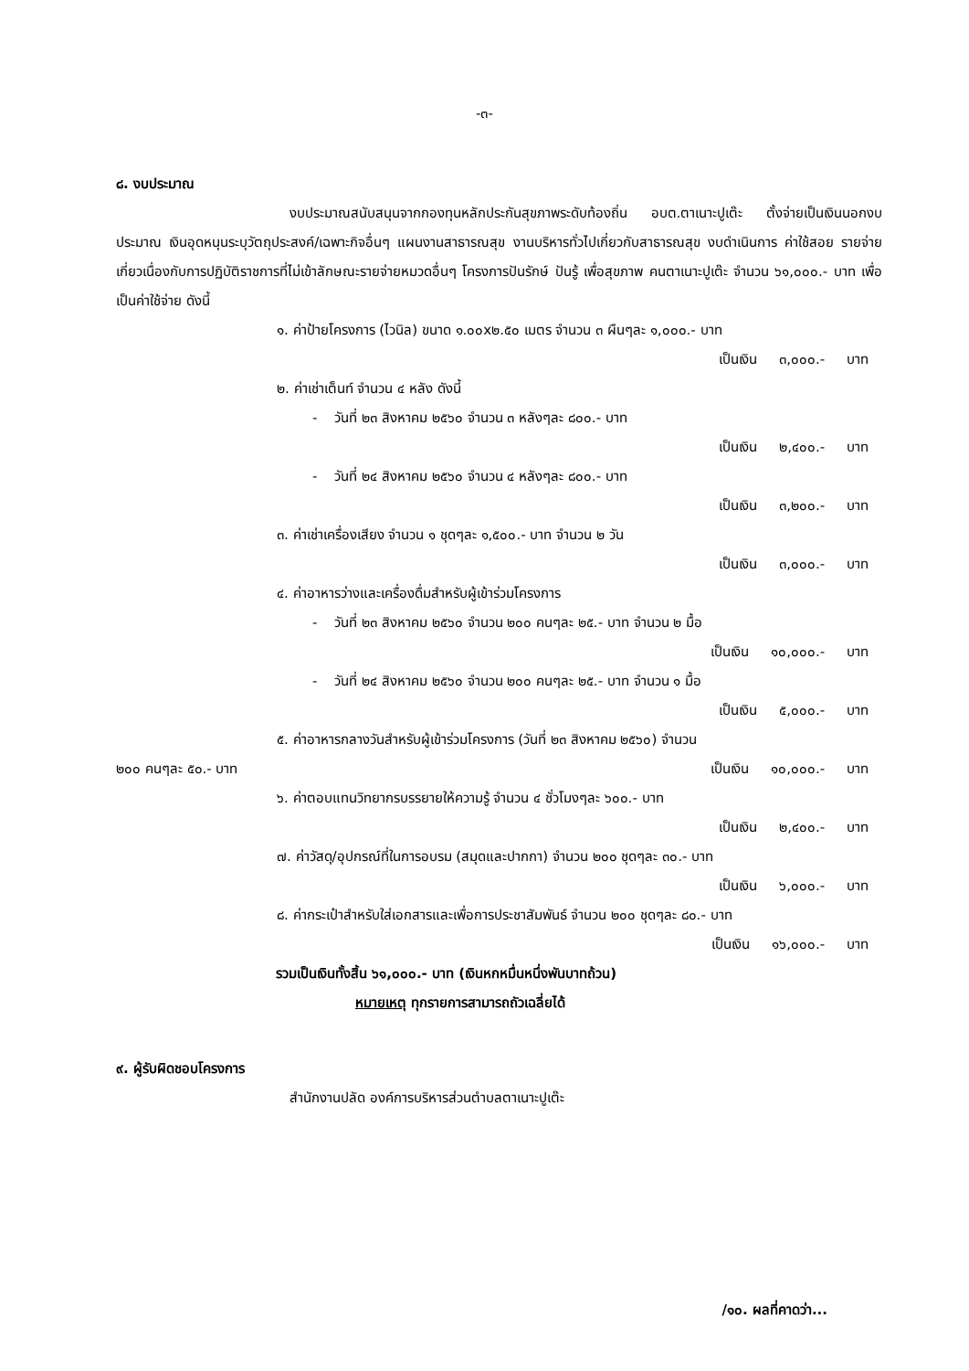-๓-
๘. งบประมาณ
งบประมาณสนับสนุนจากกองทุนหลักประกันสุขภาพระดับท้องถิ่น อบต.ตาเนาะปูเต๊ะ ตั้งจ่ายเป็นเงินนอกงบประมาณ เงินอุดหนุนระบุวัตถุประสงค์/เฉพาะกิจอื่นๆ แผนงานสาธารณสุข งานบริหารทั่วไปเกี่ยวกับสาธารณสุข งบดำเนินการ ค่าใช้สอย รายจ่ายเกี่ยวเนื่องกับการปฏิบัติราชการที่ไม่เข้าลักษณะรายจ่ายหมวดอื่นๆ โครงการปันรักษ์ ปันรู้ เพื่อสุขภาพ คนตาเนาะปูเต๊ะ จำนวน ๖๑,๐๐๐.- บาท เพื่อเป็นค่าใช้จ่าย ดังนี้
๑. ค่าป้ายโครงการ (ไวนิล) ขนาด ๑.๐๐x๒.๕๐ เมตร จำนวน ๓ ผืนๆละ ๑,๐๐๐.- บาท
เป็นเงิน ๓,๐๐๐.- บาท
๒. ค่าเช่าเต็นท์ จำนวน ๔ หลัง ดังนี้
- วันที่ ๒๓ สิงหาคม ๒๕๖๐ จำนวน ๓ หลังๆละ ๘๐๐.- บาท
เป็นเงิน ๒,๔๐๐.- บาท
- วันที่ ๒๔ สิงหาคม ๒๕๖๐ จำนวน ๔ หลังๆละ ๘๐๐.- บาท
เป็นเงิน ๓,๒๐๐.- บาท
๓. ค่าเช่าเครื่องเสียง จำนวน ๑ ชุดๆละ ๑,๕๐๐.- บาท จำนวน ๒ วัน
เป็นเงิน ๓,๐๐๐.- บาท
๔. ค่าอาหารว่างและเครื่องดื่มสำหรับผู้เข้าร่วมโครงการ
- วันที่ ๒๓ สิงหาคม ๒๕๖๐ จำนวน ๒๐๐ คนๆละ ๒๕.- บาท จำนวน ๒ มื้อ
เป็นเงิน ๑๐,๐๐๐.- บาท
- วันที่ ๒๔ สิงหาคม ๒๕๖๐ จำนวน ๒๐๐ คนๆละ ๒๕.- บาท จำนวน ๑ มื้อ
เป็นเงิน ๕,๐๐๐.- บาท
๕. ค่าอาหารกลางวันสำหรับผู้เข้าร่วมโครงการ (วันที่ ๒๓ สิงหาคม ๒๕๖๐) จำนวน
๒๐๐ คนๆละ ๕๐.- บาท เป็นเงิน ๑๐,๐๐๐.- บาท
๖. ค่าตอบแทนวิทยากรบรรยายให้ความรู้ จำนวน ๔ ชั่วโมงๆละ ๖๐๐.- บาท
เป็นเงิน ๒,๔๐๐.- บาท
๗. ค่าวัสดุ/อุปกรณ์ที่ในการอบรม (สมุดและปากกา) จำนวน ๒๐๐ ชุดๆละ ๓๐.- บาท
เป็นเงิน ๖,๐๐๐.- บาท
๘. ค่ากระเป๋าสำหรับใส่เอกสารและเพื่อการประชาสัมพันธ์ จำนวน ๒๐๐ ชุดๆละ ๘๐.- บาท
เป็นเงิน ๑๖,๐๐๐.- บาท
รวมเป็นเงินทั้งสิ้น ๖๑,๐๐๐.- บาท (เงินหกหมื่นหนึ่งพันบาทถ้วน)
หมายเหตุ ทุกรายการสามารถถัวเฉลี่ยได้
๙. ผู้รับผิดชอบโครงการ
สำนักงานปลัด องค์การบริหารส่วนตำบลตาเนาะปูเต๊ะ
/๑๐. ผลที่คาดว่า...